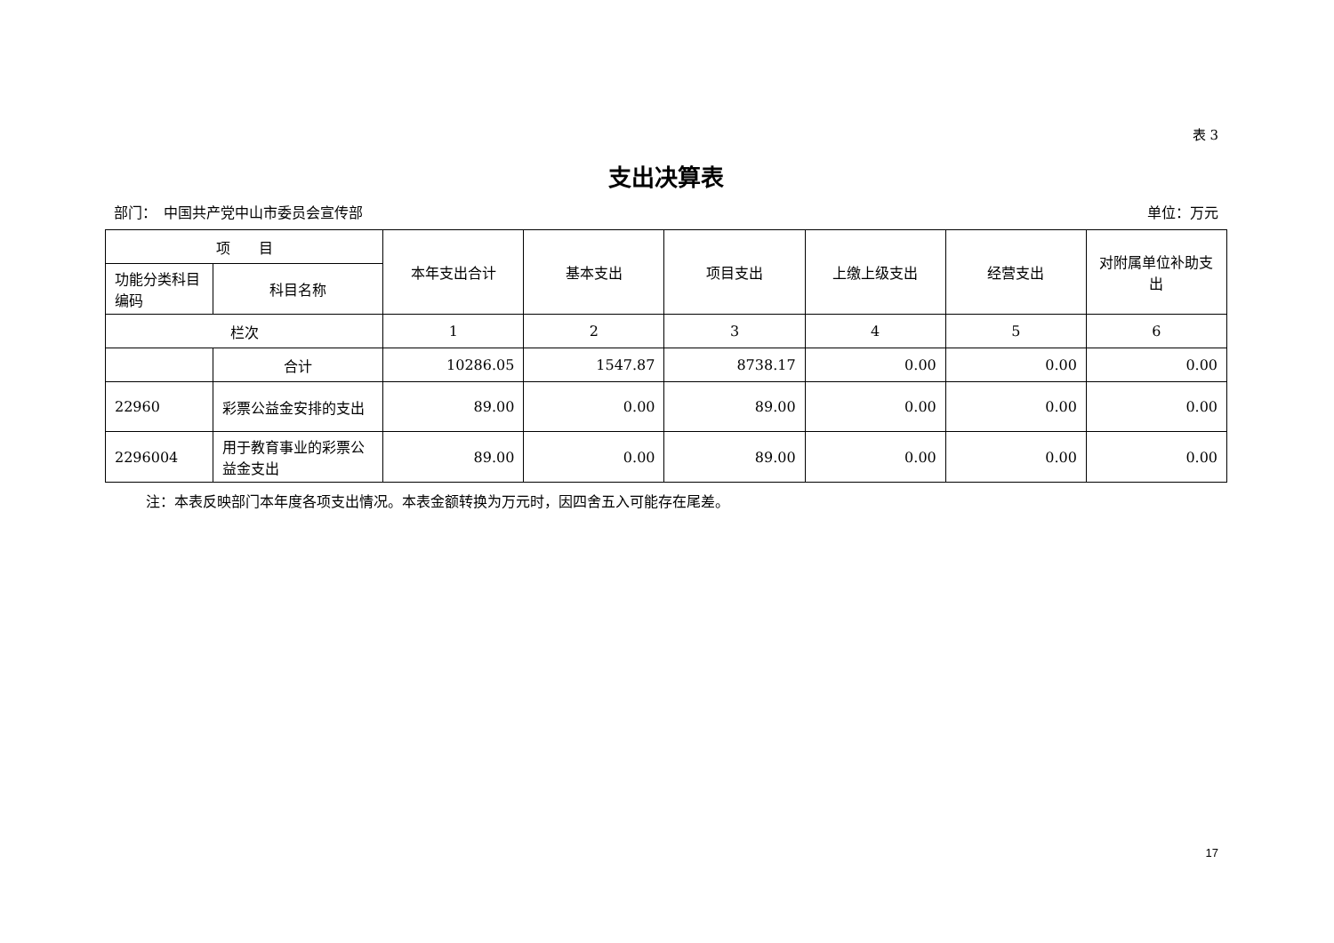表 3
支出决算表
部门：　中国共产党中山市委员会宣传部 单位：万元
| 项 目 | | 本年支出合计 | 基本支出 | 项目支出 | 上缴上级支出 | 经营支出 | 对附属单位补助支出 |
| --- | --- | --- | --- | --- | --- | --- | --- |
| 功能分类科目编码 | 科目名称 | | | | | | |
| 栏次 | | 1 | 2 | 3 | 4 | 5 | 6 |
| | 合计 | 10286.05 | 1547.87 | 8738.17 | 0.00 | 0.00 | 0.00 |
| 22960 | 彩票公益金安排的支出 | 89.00 | 0.00 | 89.00 | 0.00 | 0.00 | 0.00 |
| 2296004 | 用于教育事业的彩票公益金支出 | 89.00 | 0.00 | 89.00 | 0.00 | 0.00 | 0.00 |
注：本表反映部门本年度各项支出情况。本表金额转换为万元时，因四舍五入可能存在尾差。
17